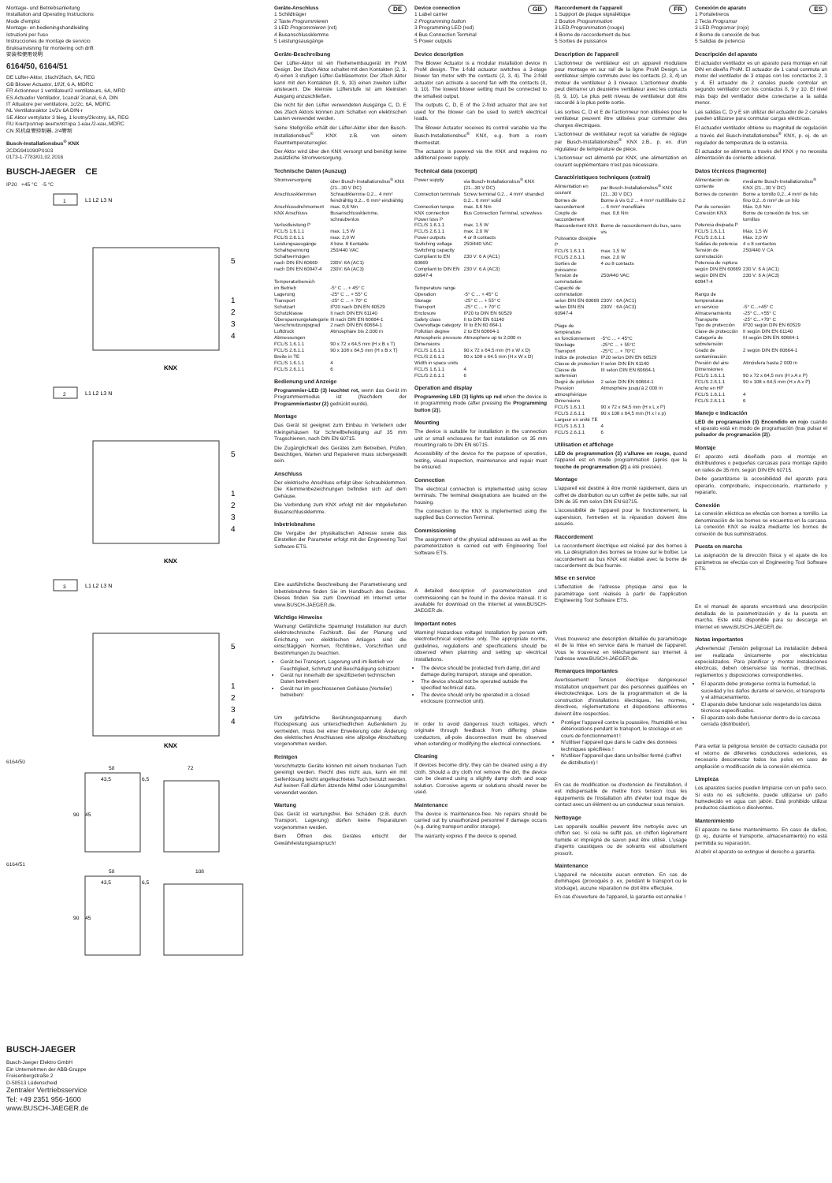Montage- und Betriebsanleitung
Installation and Operating Instructions
Mode d'emploi
Montage- en bedieningshandleiding
Istruzioni per l'uso
Instrucciones de montaje de servicio
Bruksanvisning för montering och drift
安装和使用说明
6164/50, 6164/51
DE Lüfter-Aktor, 1fach/2fach, 6A, REG
GB Blower Actuator, 1f/2f, 6 A, MDRC
FR Actionneur 1 ventilateur/2 ventilateurs, 6A, MRD
ES Actuador Ventilador, 1canal/ 2canal, 6 A, DIN
IT Attuatore per ventilatore, 1c/2c, 6A, MDRC
NL Ventilatoraktor 1v/2v 6A DIN-r
SE Aktor ventylator 3 bieg, 1 krotny/2krotny, 6A, REG
RU Контроллер вентилятора 1-кан./2-кан.,MDRC
CN 风机盘管控制器, 2/4管制
Busch-Installationsbus<sup>®</sup> KNX
2CDG941090P0103
0173-1-7783/01.02.2016
BUSCH-JAEGER CE
IP20 +45 °C -5 °C
1
L1 L2 L3 N
5
1
2
3
4
KNX
2
L1 L2 L3 N
5
1
2
3
4
KNX
3
L1 L2 L3 N
5
1
2
3
4
KNX
6164/50
58
43,5
6,5
72
90
45
6164/51
58
43,5
6,5
108
90
45
BUSCH-JAEGER
Busch-Jaeger Elektro GmbH
Ein Unternehmen der ABB-Gruppe
Freisenbergstraße 2
D-58513 Lüdenscheid
Zentraler Vertriebsservice
Tel: +49 2351 956-1600
www.BUSCH-JAEGER.de
DE Geräte-Anschluss
1 Schildträger
2 Taste Programmieren
3 LED Programmieren (rot)
4 Busanschlussklemme
5 Leistungsausgänge
Geräte-Beschreibung
Der Lüfter-Aktor ist ein Reiheneinbaugerät im ProM Design. Der 1fach Aktor schaltet mit den Kontakten (2, 3, 4) einen 3 stufigen Lüfter-Gebläsemotor. Der 2fach Aktor kann mit den Kontakten (8, 9, 10) einen zweiten Lüfter ansteuern. Die kleinste Lüfterstufe ist am kleinsten Ausgang anzuschließen.
Die nicht für den Lüfter verwendeten Ausgänge C, D, E des 2fach Aktors können zum Schalten von elektrischen Lasten verwendet werden.
Seine Stellgröße erhält der Lüfter-Aktor über den Busch-Installationsbus<sup>®</sup> KNX z.B. von einem Raumtemperaturregler.
Der Aktor wird über den KNX versorgt und benötigt keine zusätzliche Stromversorgung.
Technische Daten (Auszug)
| Stromversorgung | über Busch-Installationsbus<sup>®</sup> KNX (21...30 V DC) |
| Anschlussklemmen | Schraubklemme 0,2... 4 mm² feindrähtig 0,2... 6 mm² eindrähtig |
| Anschlussdrehmoment | max. 0,6 Nm |
| KNX Anschluss | Busanschlussklemme, schraubenlos |
| Verlustleistung P | |
| FCL/S 1.6.1.1 | max. 1,5 W |
| FCL/S 2.6.1.1 | max. 2,0 W |
| Leistungsausgänge | 4 bzw. 8 Kontakte |
| Schaltspannung | 250/440 VAC |
| Schaltvermögen | |
| nach DIN EN 60669 | 230V: 6A (AC1) |
| nach DIN EN 60947-4 | 230V: 6A (AC3) |
| Temperaturbereich | |
| im Betrieb | -5° C ... + 45° C |
| Lagerung | -25° C ... + 55° C |
| Transport | -25° C ... + 70° C |
| Schutzart | IP20 nach DIN EN 60529 |
| Schutzklasse | II nach DIN EN 61140 |
| Überspannungskategorie | III nach DIN EN 60664-1 |
| Verschmutzungsgrad | 2 nach DIN EN 60664-1 |
| Luftdruck | Atmosphäre bis 2.000 m |
| Abmessungen | |
| FCL/S 1.6.1.1 | 90 x 72 x 64,5 mm (H x B x T) |
| FCL/S 2.6.1.1 | 90 x 108 x 64,5 mm (H x B x T) |
| Breite in TE | |
| FCL/S 1.6.1.1 | 4 |
| FCL/S 2.6.1.1 | 6 |
Bedienung und Anzeige
Programmier-LED (3) leuchtet rot, wenn das Gerät im Programmiermodus ist (Nachdem der Programmiertaster (2) gedrückt wurde).
Montage
Das Gerät ist geeignet zum Einbau in Verteilern oder Kleingehäusen für Schnellbefestigung auf 35 mm Tragschienen, nach DIN EN 60715.
Die Zugänglichkeit des Gerätes zum Betreiben, Prüfen, Besichtigen, Warten und Reparieren muss sichergestellt sein.
Anschluss
Der elektrische Anschluss erfolgt über Schraubklemmen. Die Klemmenbezeichnungen befinden sich auf dem Gehäuse.
Die Verbindung zum KNX erfolgt mit der mitgelieferten Busanschlussklemme.
Inbetriebnahme
Die Vergabe der physikalischen Adresse sowie das Einstellen der Parameter erfolgt mit der Engineering Tool Software ETS.
Eine ausführliche Beschreibung der Parametrierung und Inbetriebnahme finden Sie im Handbuch des Gerätes. Dieses finden Sie zum Download im Internet unter www.BUSCH-JAEGER.de.
Wichtige Hinweise
Warnung! Gefährliche Spannung! Installation nur durch elektrotechnische Fachkraft. Bei der Planung und Errichtung von elektrischen Anlagen sind die einschlägigen Normen, Richtlinien, Vorschriften und Bestimmungen zu beachten.
Gerät bei Transport, Lagerung und im Betrieb vor Feuchtigkeit, Schmutz und Beschädigung schützen!
Gerät nur innerhalb der spezifizierten technischen Daten betreiben!
Gerät nur im geschlossenen Gehäuse (Verteiler) betreiben!
Um gefährliche Berührungsspannung durch Rückspeisung aus unterschiedlichen Außenleitern zu vermeiden, muss bei einer Erweiterung oder Änderung des elektrischen Anschlusses eine allpolige Abschaltung vorgenommen werden.
Reinigen
Verschmutzte Geräte können mit einem trockenen Tuch gereinigt werden. Reicht dies nicht aus, kann ein mit Seifenlösung leicht angefeuchtetes Tuch benutzt werden. Auf keinen Fall dürfen ätzende Mittel oder Lösungsmittel verwendet werden.
Wartung
Das Gerät ist wartungsfrei. Bei Schäden (z.B. durch Transport, Lagerung) dürfen keine Reparaturen vorgenommen werden.
Beim Öffnen des Gerätes erlischt der Gewährleistungsanspruch!
GB Device connection
1 Label carrier
2 Programming button
3 Programming LED (red)
4 Bus Connection Terminal
5 Power outputs
Device description
The Blower Actuator is a modular installation device in ProM design. The 1-fold actuator switches a 3-stage blower fan motor with the contacts (2, 3, 4). The 2-fold actuator can activate a second fan with the contacts (8, 9, 10). The lowest blower setting must be connected to the smallest output.
The outputs C, D, E of the 2-fold actuator that are not used for the blower can be used to switch electrical loads.
The Blower Actuator receives its control variable via the Busch-Installationsbus<sup>®</sup> KNX, e.g. from a room thermostat.
The actuator is powered via the KNX and requires no additional power supply.
Technical data (excerpt)
| Power supply | via Busch-Installationsbus<sup>®</sup> KNX (21...30 V DC) |
| Connection terminals | Screw terminal 0.2... 4 mm² stranded 0.2... 6 mm² solid |
| Connection torque | max. 0.6 Nm |
| KNX connection | Bus Connection Terminal, screwless |
| Power loss P | |
| FCL/S 1.6.1.1 | max. 1.5 W |
| FCL/S 2.6.1.1 | max. 2.0 W |
| Power outputs | 4 or 8 contacts |
| Switching voltage | 250/440 VAC |
| Switching capacity | |
| Compliant to EN 60669 | 230 V: 6 A (AC1) |
| Compliant to DIN EN 60947-4 | 230 V: 6 A (AC3) |
| Temperature range | |
| Operation | -5° C ... + 45° C |
| Storage | -25° C ... + 55° C |
| Transport | -25° C ... + 70° C |
| Enclosure | IP20 to DIN EN 60529 |
| Safety class | II to DIN EN 61140 |
| Overvoltage category | III to EN 60 664-1 |
| Pollution degree | 2 to EN 60664-1 |
| Atmospheric pressure | Atmosphere up to 2,000 m |
| Dimensions | |
| FCL/S 1.6.1.1 | 90 x 72 x 64.5 mm (H x W x D) |
| FCL/S 2.6.1.1 | 90 x 108 x 64.5 mm (H x W x D) |
| Width in space units | |
| FCL/S 1.6.1.1 | 4 |
| FCL/S 2.6.1.1 | 6 |
Operation and display
Programming LED (3) lights up red when the device is in programming mode (after pressing the Programming button (2)).
Mounting
The device is suitable for installation in the connection unit or small enclosures for fast installation on 35 mm mounting rails to DIN EN 60715.
Accessibility of the device for the purpose of operation, testing, visual inspection, maintenance and repair must be ensured.
Connection
The electrical connection is implemented using screw terminals. The terminal designations are located on the housing.
The connection to the KNX is implemented using the supplied Bus Connection Terminal.
Commissioning
The assignment of the physical addresses as well as the parameterization is carried out with Engineering Tool Software ETS.
A detailed description of parameterization and commissioning can be found in the device manual. It is available for download on the Internet at www.BUSCH-JAEGER.de.
Important notes
Warning! Hazardous voltage! Installation by person with electrotechnical expertise only. The appropriate norms, guidelines, regulations and specifications should be observed when planning and setting up electrical installations.
The device should be protected from damp, dirt and damage during transport, storage and operation.
The device should not be operated outside the specified technical data.
The device should only be operated in a closed enclosure (connection unit).
In order to avoid dangerous touch voltages, which originate through feedback from differing phase conductors, all-pole disconnection must be observed when extending or modifying the electrical connections.
Cleaning
If devices become dirty, they can be cleaned using a dry cloth. Should a dry cloth not remove the dirt, the device can be cleaned using a slightly damp cloth and soap solution. Corrosive agents or solutions should never be used.
Maintenance
The device is maintenance-free. No repairs should be carried out by unauthorized personnel if damage occurs (e.g. during transport and/or storage).
The warranty expires if the device is opened.
FR Raccordement de l'appareil
1 Support de plaque signalétique
2 Bouton Programmation
3 LED Programmation (rouge)
4 Borne de raccordement du bus
5 Sorties de puissance
Description de l'appareil
L'actionneur de ventilateur est un appareil modulaire pour montage en sur rail de la ligne ProM Design. Le ventilateur simple commute avec les contacts (2, 3, 4) un moteur de ventilateur à 3 niveaux. L'actionneur double peut démarrer un deuxième ventilateur avec les contacts (8, 9, 10). Le plus petit niveau de ventilateur doit être raccordé à la plus petite sortie.
Les sorties C, D et E de l'actionneur non utilisées pour le ventilateur peuvent être utilisées pour commuter des charges électriques.
L'actionneur de ventilateur reçoit sa variable de réglage par Busch-Installationsbus<sup>®</sup> KNX z.B., p. ex. d'un régulateur de température de pièce.
L'actionneur est alimenté par KNX, une alimentation en courant supplémentaire n'est pas nécessaire.
Caractéristiques techniques (extrait)
| Alimentation en courant | par Busch-Installationsbus<sup>®</sup> KNX (21...30 V DC) |
| Bornes de raccordement | Borne à vis 0,2 ... 4 mm² multifilaire 0,2 ... 6 mm² monofilaire |
| Couple de raccordement | max. 0,6 Nm |
| Raccordement KNX | Borne de raccordement du bus, sans vis |
| Puissance dissipée P | |
| FCL/S 1.6.1.1 | max. 1,5 W |
| FCL/S 2.6.1.1 | max. 2,0 W |
| Sorties de puissance | 4 ou 8 contacts |
| Tension de commutation | 250/440 VAC |
| Capacité de commutation | |
| selon DIN EN 60669 | 230V : 6A (AC1) |
| selon DIN EN 60947-4 | 230V : 6A (AC3) |
| Plage de température | |
| en fonctionnement | -5°C ... + 45°C |
| Stockage | -25°C ... + 55°C |
| Transport | -25°C ... + 70°C |
| Indice de protection | IP20 selon DIN EN 60529 |
| Classe de protection | II selon DIN EN 61140 |
| Classe de surtension | III selon DIN EN 60664-1 |
| Degré de pollution | 2 selon DIN EN 60664-1 |
| Pression atmosphérique | Atmosphère jusqu'à 2 000 m |
| Dimensions | |
| FCL/S 1.6.1.1 | 90 x 72 x 64,5 mm (H x L x P) |
| FCL/S 2.6.1.1 | 90 x 108 x 64,5 mm (H x l x p) |
| Largeur en unité TE | |
| FCL/S 1.6.1.1 | 4 |
| FCL/S 2.6.1.1 | 6 |
Utilisation et affichage
LED de programmation (3) s'allume en rouge, quand l'appareil est en mode programmation (après que la touche de programmation (2) a été pressée).
Montage
L'appareil est destiné à être monté rapidement, dans un coffret de distribution ou un coffret de petite taille, sur rail DIN de 35 mm selon DIN EN 60715.
L'accessibilité de l'appareil pour le fonctionnement, la supervision, l'entretien et la réparation doivent être assurés.
Raccordement
Le raccordement électrique est réalisé par des bornes à vis. La désignation des bornes se trouve sur le boîtier. Le raccordement au bus KNX est réalisé avec la borne de raccordement du bus fournie.
Mise en service
L'affectation de l'adresse physique ainsi que le paramétrage sont réalisés à partir de l'application Engineering Tool Software ETS.
Vous trouverez une description détaillée du paramétrage et de la mise en service dans le manuel de l'appareil. Vous le trouverez en téléchargement sur Internet à l'adresse www.BUSCH-JAEGER.de.
Remarques importantes
Avertissement! Tension électrique dangereuse! Installation uniquement par des personnes qualifiées en électrotechnique. Lors de la programmation et de la construction d'installations électriques, les normes, directives, réglementations et dispositions afférentes doivent être respectées.
Protéger l'appareil contre la poussière, l'humidité et les détériorations pendant le transport, le stockage et en cours de fonctionnement !
N'utiliser l'appareil que dans le cadre des données techniques spécifiées !
N'utiliser l'appareil que dans un boîtier fermé (coffret de distribution) !
En cas de modification ou d'extension de l'installation, il est indispensable de mettre hors tension tous les équipements de l'installation afin d'éviter tout risque de contact avec un élément ou un conducteur sous tension.
Nettoyage
Les appareils souillés peuvent être nettoyés avec un chiffon sec. Si cela ne suffit pas, un chiffon légèrement humide et imprégné de savon peut être utilisé. L'usage d'agents caustiques ou de solvants est absolument proscrit.
Maintenance
L'appareil ne nécessite aucun entretien. En cas de dommages (provoqués p. ex. pendant le transport ou le stockage), aucune réparation ne doit être effectuée.
En cas d'ouverture de l'appareil, la garantie est annulée !
ES Conexión de aparato
1 Portaletreros
2 Tecla Programar
3 LED Programar (rojo)
4 Borne de conexión de bus
5 Salidas de potencia
Descripción del aparato
El actuador ventilador es un aparato para montaje en rail DIN en diseño ProM. El actuador de 1 canal conmuta un motor del ventilador de 3 etapas con los conctactos 2, 3 y 4. El actuador de 2 canales puede controlar un segundo ventilador con los contactos 8, 9 y 10. El nivel más bajo del ventilador debe conectarse a la salida menor.
Las salidas C, D y E sin utilizar del actuador de 2 canales pueden utilizarse para conmutar cargas eléctricas.
El actuador ventilador obtiene su magnitud de regulación a través del Busch-Installationsbus<sup>®</sup> KNX, p. ej. de un regulador de temperatura de la estancia.
El actuador se alimenta a través del KNX y no necesita alimentación de corriente adicional.
Datos técnicos (fragmento)
| Alimentación de corriente | mediante Busch-Installationsbus<sup>®</sup> KNX (21...30 V DC) |
| Bornes de conexión | Borne a tornillo 0,2...4 mm² de hilo fino 0,2...6 mm² de un hilo |
| Par de conexión | Máx. 0,6 Nm |
| Conexión KNX | Borne de conexión de bus, sin tornillos |
| Potencia disipada P | |
| FCL/S 1.6.1.1 | Máx. 1,5 W |
| FCL/S 2.6.1.1 | Máx. 2,0 W |
| Salidas de potencia | 4 u 8 contactos |
| Tensión de conmutación | 250/440 V CA |
| Potencia de ruptura | |
| según DIN EN 60669 | 230 V: 6 A (AC1) |
| según DIN EN 60947-4 | 230 V: 6 A (AC3) |
| Rango de temperaturas | |
| en servicio | -5° C...+45° C |
| Almacenamiento | -25° C...+55° C |
| Transporte | -25° C...+70° C |
| Tipo de protección | IP20 según DIN EN 60529 |
| Clase de protección | II según DIN EN 61140 |
| Categoría de sobretensión | III según DIN EN 60664-1 |
| Grado de contaminación | 2 según DIN EN 60664-1 |
| Presión del aire | Atmósfera hasta 2 000 m |
| Dimensiones | |
| FCL/S 1.6.1.1 | 90 x 72 x 64,5 mm (H x A x P) |
| FCL/S 2.6.1.1 | 90 x 108 x 64,5 mm (H x A x P) |
| Ancho en HP | |
| FCL/S 1.6.1.1 | 4 |
| FCL/S 2.6.1.1 | 6 |
Manejo e indicación
LED de programación (3) Encendido en rojo cuando el aparato está en modo de programación (tras pulsar el pulsador de programación (2)).
Montaje
El aparato está diseñado para el montaje en distribuidores o pequeñas carcasas para montaje rápido en railes de 35 mm, según DIN EN 60715.
Debe garantizarse la accesibilidad del aparato para operarlo, comprobarlo, inspeccionarlo, mantenerlo y repararlo.
Conexión
La conexión eléctrica se efectúa con bornes a tornillo. La denominación de los bornes se encuentra en la carcasa. La conexión KNX se realiza mediante los bornes de conexión de bus suministrados.
Puesta en marcha
La asignación de la dirección física y el ajuste de los parámetros se efectúa con el Engineering Tool Software ETS.
En el manual de aparato encontrará una descripción detallada de la parametrización y de la puesta en marcha. Este está disponible para su descarga en Internet en www.BUSCH-JAEGER.de.
Notas importantes
¡Advertencia! ¡Tensión peligrosa! La instalación deberá ser realizada únicamente por electricistas especializados. Para planificar y montar instalaciones eléctricas, deben observarse las normas, directivas, reglamentos y disposiciones correspondientes.
El aparato debe protegerse contra la humedad, la suciedad y los daños durante el servicio, el transporte y el almacenamiento.
El aparato debe funcionar solo respetando los datos técnicos especificados.
El aparato solo debe funcionar dentro de la carcasa cerrada (distribuidor).
Para evitar la peligrosa tensión de contacto causada por el retorno de diferentes conductores exteriores, es necesario desconectar todos los polos en caso de ampliación o modificación de la conexión eléctrica.
Limpieza
Los aparatos sucios pueden limpiarse con un paño seco. Si esto no es suficiente, puede utilizarse un paño humedecido en agua con jabón. Está prohibido utilizar productos cáusticos o disolventes.
Mantenimiento
El aparato no tiene mantenimiento. En caso de daños, (p. ej., durante el transporte, almacenamiento) no está permitida su reparación.
Al abrir el aparato se extingue el derecho a garantía.